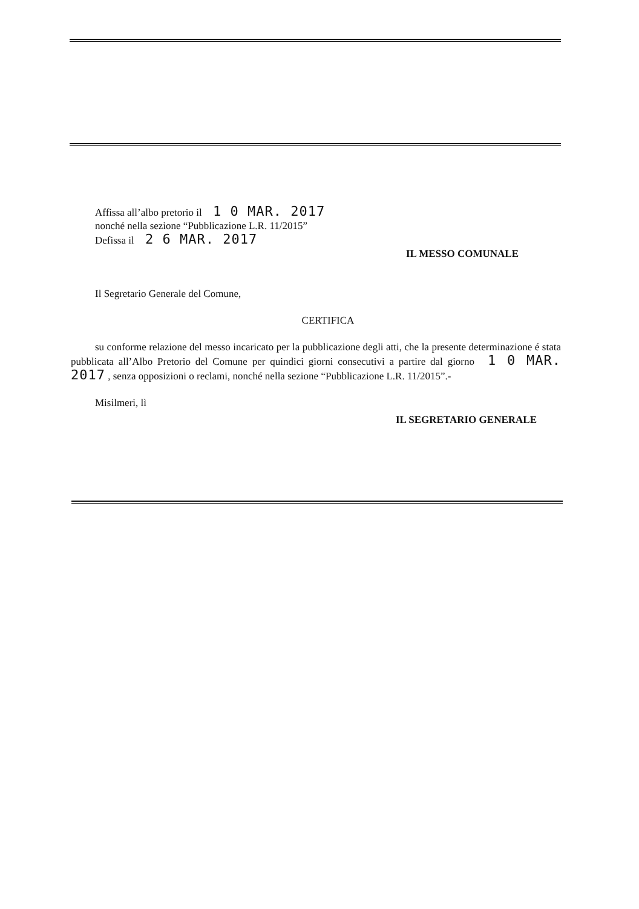Affissa all’albo pretorio il 1 0 MAR. 2017
nonché nella sezione “Pubblicazione L.R. 11/2015”
Defissa il 2 6 MAR. 2017
IL MESSO COMUNALE
Il Segretario Generale del Comune,
CERTIFICA
su conforme relazione del messo incaricato per la pubblicazione degli atti, che la presente determinazione é stata pubblicata all’Albo Pretorio del Comune per quindici giorni consecutivi a partire dal giorno 1 0 MAR. 2017 , senza opposizioni o reclami, nonché nella sezione “Pubblicazione L.R. 11/2015”.-
Misilmeri, lì
IL SEGRETARIO GENERALE